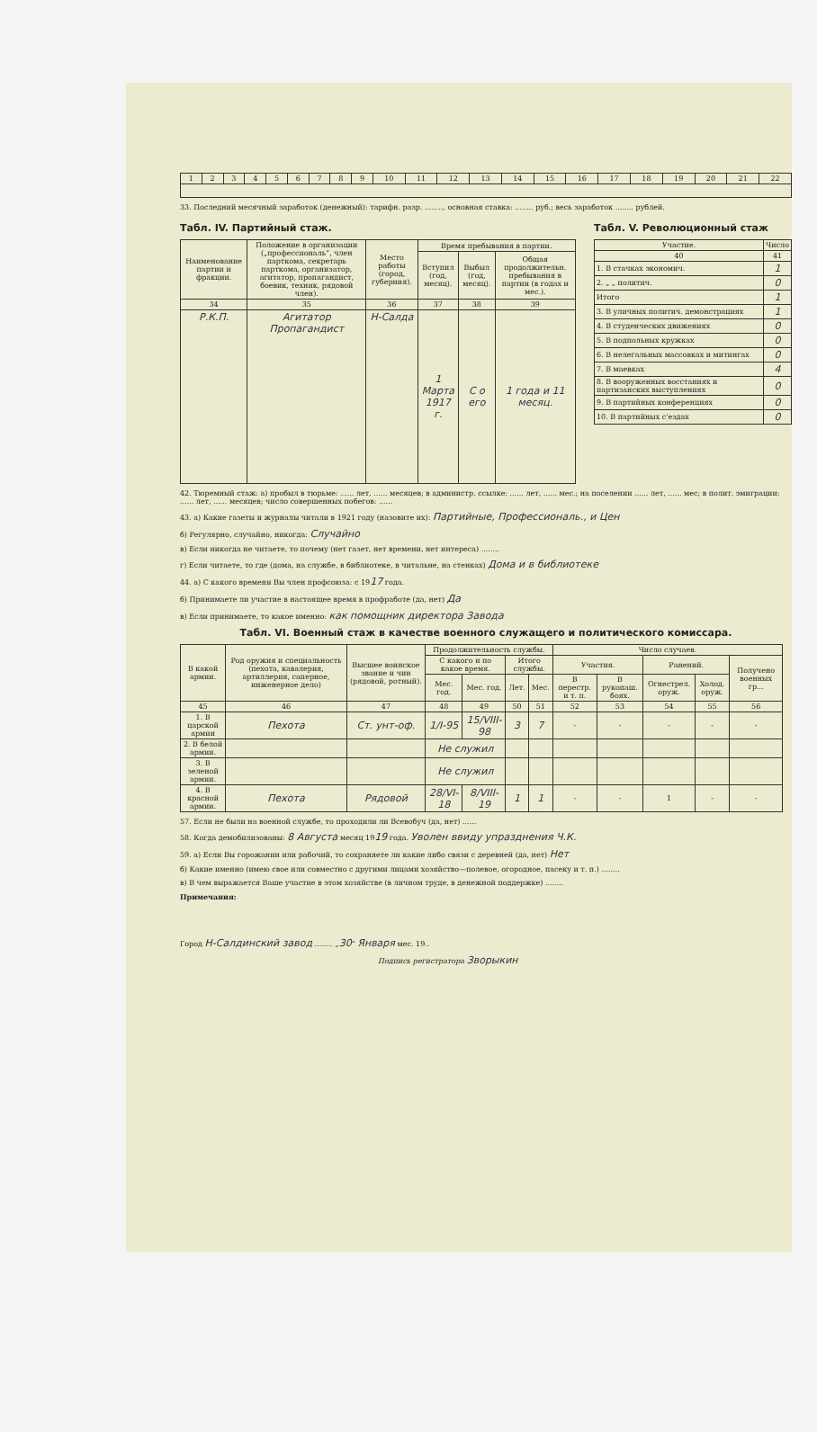| 1 | 2 | 3 | 4 | 5 | 6 | 7 | 8 | 9 | 10 | 11 | 12 | 13 | 14 | 15 | 16 | 17 | 18 | 19 | 20 | 21 | 22 |
33. Последний месячный заработок (денежный): тарифн. разр. ........, основная ставка: ........ руб.; весь заработок ........ рублей.
Табл. IV. Партийный стаж.
| Наименование партии и фракции. | Положение в организации („профессиональ“, член парткома, секретарь парткома, организатор, агитатор, пропагандист, боевик, техник, рядовой член). | Место работы (город, губерния). | Время пребывания в партии. | | |
| --- | --- | --- | --- | --- | --- |
| | | | Вступил (год, месяц). | Выбыл (год, месяц). | Общая продолжительн. пребывания в партии (в годах и мес.). |
| 34 | 35 | 36 | 37 | 38 | 39 |
| Р.К.П. | Агитатор Пропагандист | Н-Салда | 1 Марта 1917 г. | С о его | 1 года и 11 месяц. |
Табл. V. Революционный стаж
| Участие. | Число |
| --- | --- |
| 40 | 41 |
| 1. В стачках экономич. | 1 |
| 2. „ „ политич. | 0 |
| Итого | 1 |
| 3. В уличных политич. демонстрациях | 1 |
| 4. В студенческих движениях | 0 |
| 5. В подпольных кружках | 0 |
| 6. В нелегальных массовках и митингах | 0 |
| 7. В маевках | 4 |
| 8. В вооруженных восстаниях и партизанских выступлениях | 0 |
| 9. В партийных конференциях | 0 |
| 10. В партийных с'ездах | 0 |
42. Тюремный стаж: а) пробыл в тюрьме: ...... лет, ...... месяцев; в администр. ссылке: ...... лет, ...... мес.; на поселении ...... лет, ...... мес; в полит. эмиграции: ...... лет, ...... месяцев; число совершенных побегов: ......
43. а) Какие газеты и журналы читали в 1921 году (назовите их): Партийные, Профессиональ., и Цен
б) Регулярно, случайно, никогда: Случайно
в) Если никогда не читаете, то почему (нет газет, нет времени, нет интереса) ........
г) Если читаете, то где (дома, на службе, в библиотеке, в читальне, на стенках) Дома и в библиотеке
44. а) С какого времени Вы член профсоюза: с 1917 года.
б) Принимаете ли участие в настоящее время в профработе (да, нет) Да
в) Если принимаете, то какое именно: как помощник директора Завода
Табл. VI. Военный стаж в качестве военного служащего и политического комиссара.
| В какой армии. | Род оружия и специальность (пехота, кавалерия, артиллерия, саперное, инженерное дело) | Высшее воинское звание и чин (рядовой, ротный). | Продолжительность службы. | | | | Число случаев. | | | | |
| --- | --- | --- | --- | --- | --- | --- | --- | --- | --- | --- | --- |
| | | | С какого и по какое время. | | Итого службы. | | Участия. | | Ранений. | | Получено военных гр... |
| | | | Мес. год. | Мес. год. | Лет. | Мес. | В перестр. и т. п. | В рукопаш. боях. | Огнестрел. оруж. | Холод. оруж. | |
| 45 | 46 | 47 | 48 | 49 | 50 | 51 | 52 | 53 | 54 | 55 | 56 |
| 1. В царской армии | Пехота | Ст. унт-оф. | 1/I-95 | 15/VIII-98 | 3 | 7 | - | - | - | - | - |
| 2. В белой армии. | | | Не служил | | | | | | | | |
| 3. В зеленой армии. | | | Не служил | | | | | | | | |
| 4. В красной армии. | Пехота | Рядовой | 28/VI-18 | 8/VIII-19 | 1 | 1 | - | - | 1 | - | - |
57. Если не были на военной службе, то проходили ли Всевобуч (да, нет) ......
58. Когда демобилизованы: 8 Августа месяц 1919 года. Уволен ввиду упразднения Ч.К.
59. а) Если Вы горожанин или рабочий, то сохраняете ли какие либо связи с деревней (да, нет) Нет
б) Какие именно (имею свое или совместно с другими лицами хозяйство—полевое, огородное, пасеку и т. п.) ........
в) В чем выражается Ваше участие в этом хозяйстве (в личном труде, в денежной поддержке) ........
Примечания:
Город Н-Салдинский завод ........ „30“ Января мес. 19..
Подпись регистратора Зворыкин